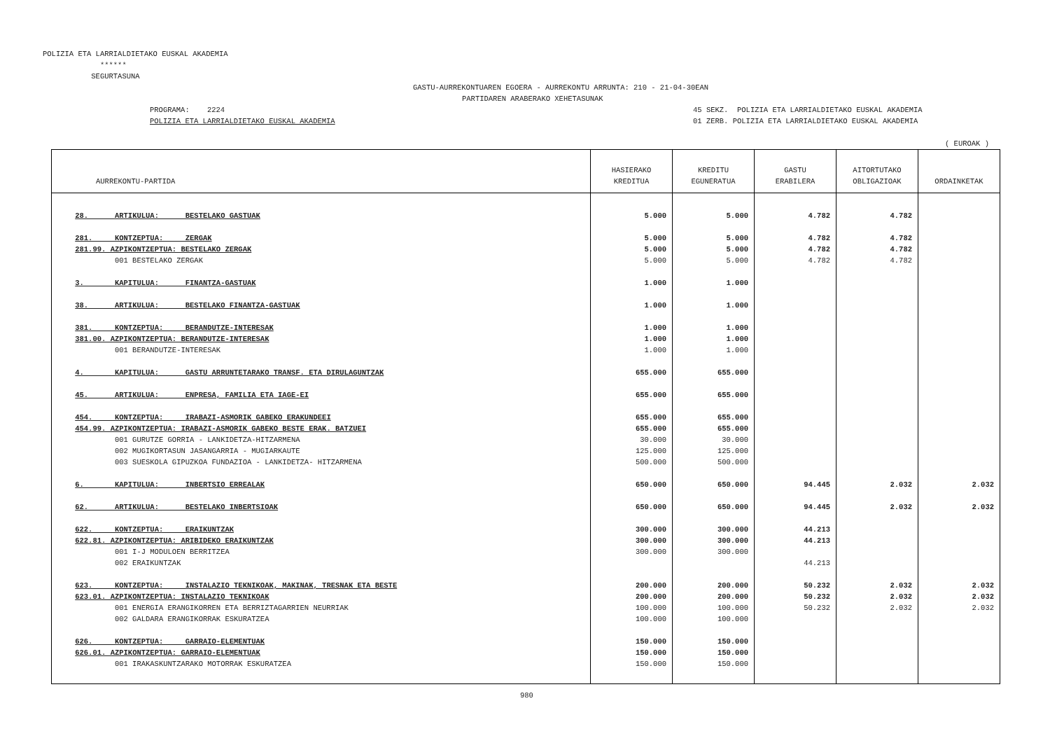POLIZIA ETA LARRIALDIETAKO EUSKAL AKADEMIA ****** SEGURTASUNA
GASTU-AURREKONTUAREN EGOERA - AURREKONTU ARRUNTA: 210 - 21-04-30EAN
PARTIDAREN ARABERAKO XEHETASUNAK
PROGRAMA: 2224
POLIZIA ETA LARRIALDIETAKO EUSKAL AKADEMIA
45 SEKZ. POLIZIA ETA LARRIALDIETAKO EUSKAL AKADEMIA
01 ZERB. POLIZIA ETA LARRIALDIETAKO EUSKAL AKADEMIA
( EUROAK )
| AURREKONTU-PARTIDA | HASIERAKO KREDITUA | KREDITU EGUNERATUA | GASTU ERABILERA | AITORTUTAKO OBLIGAZIOAK | ORDAINKETAK |
| --- | --- | --- | --- | --- | --- |
| 28. ARTIKULUA: BESTELAKO GASTUAK | 5.000 | 5.000 | 4.782 | 4.782 | |
| 281. KONTZEPTUA: ZERGAK | 5.000 | 5.000 | 4.782 | 4.782 | |
| 281.99. AZPIKONTZEPTUA: BESTELAKO ZERGAK | 5.000 | 5.000 | 4.782 | 4.782 | |
| 001 BESTELAKO ZERGAK | 5.000 | 5.000 | 4.782 | 4.782 | |
| 3. KAPITULUA: FINANTZA-GASTUAK | 1.000 | 1.000 | | | |
| 38. ARTIKULUA: BESTELAKO FINANTZA-GASTUAK | 1.000 | 1.000 | | | |
| 381. KONTZEPTUA: BERANDUTZE-INTERESAK | 1.000 | 1.000 | | | |
| 381.00. AZPIKONTZEPTUA: BERANDUTZE-INTERESAK | 1.000 | 1.000 | | | |
| 001 BERANDUTZE-INTERESAK | 1.000 | 1.000 | | | |
| 4. KAPITULUA: GASTU ARRUNTETARAKO TRANSF. ETA DIRULAGUNTZAK | 655.000 | 655.000 | | | |
| 45. ARTIKULUA: ENPRESA, FAMILIA ETA IAGE-EI | 655.000 | 655.000 | | | |
| 454. KONTZEPTUA: IRABAZI-ASMORIK GABEKO ERAKUNDEEI | 655.000 | 655.000 | | | |
| 454.99. AZPIKONTZEPTUA: IRABAZI-ASMORIK GABEKO BESTE ERAK. BATZUEI | 655.000 | 655.000 | | | |
| 001 GURUTZE GORRIA - LANKIDETZA-HITZARMENA | 30.000 | 30.000 | | | |
| 002 MUGIKORTASUN JASANGARRIA - MUGIARKAUTE | 125.000 | 125.000 | | | |
| 003 SUESKOLA GIPUZKOA FUNDAZIOA - LANKIDETZA- HITZARMENA | 500.000 | 500.000 | | | |
| 6. KAPITULUA: INBERTSIO ERREALAK | 650.000 | 650.000 | 94.445 | 2.032 | 2.032 |
| 62. ARTIKULUA: BESTELAKO INBERTSIOAK | 650.000 | 650.000 | 94.445 | 2.032 | 2.032 |
| 622. KONTZEPTUA: ERAIKUNTZAK | 300.000 | 300.000 | 44.213 | | |
| 622.81. AZPIKONTZEPTUA: ARIBIDEKO ERAIKUNTZAK | 300.000 | 300.000 | 44.213 | | |
| 001 I-J MODULOEN BERRITZEA | 300.000 | 300.000 | | | |
| 002 ERAIKUNTZAK | | | 44.213 | | |
| 623. KONTZEPTUA: INSTALAZIO TEKNIKOAK, MAKINAK, TRESNAK ETA BESTE | 200.000 | 200.000 | 50.232 | 2.032 | 2.032 |
| 623.01. AZPIKONTZEPTUA: INSTALAZIO TEKNIKOAK | 200.000 | 200.000 | 50.232 | 2.032 | 2.032 |
| 001 ENERGIA ERANGIKORREN ETA BERRIZTAGARRIEN NEURRIAK | 100.000 | 100.000 | 50.232 | 2.032 | 2.032 |
| 002 GALDARA ERANGIKORRAK ESKURATZEA | 100.000 | 100.000 | | | |
| 626. KONTZEPTUA: GARRAIO-ELEMENTUAK | 150.000 | 150.000 | | | |
| 626.01. AZPIKONTZEPTUA: GARRAIO-ELEMENTUAK | 150.000 | 150.000 | | | |
| 001 IRAKASKUNTZARAKO MOTORRAK ESKURATZEA | 150.000 | 150.000 | | | |
980